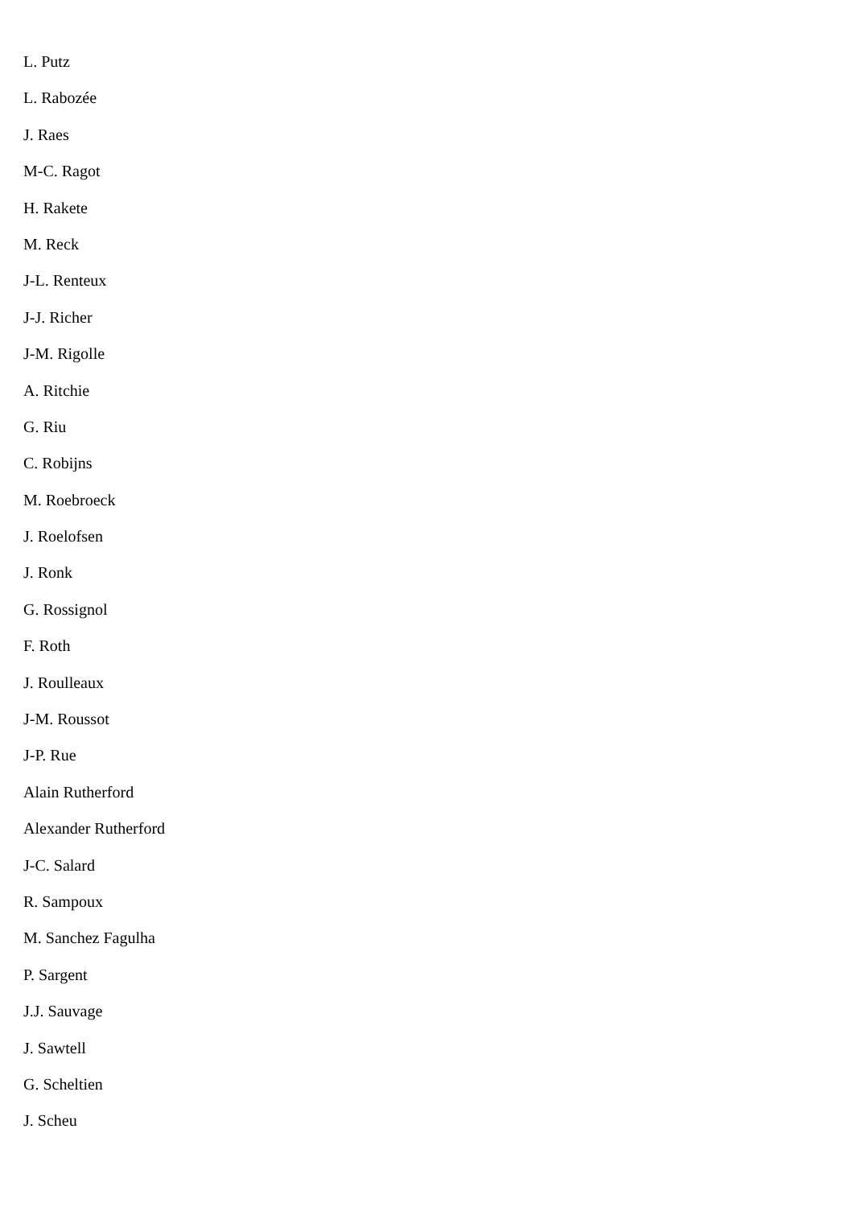L. Putz
L. Rabozée
J. Raes
M-C. Ragot
H. Rakete
M. Reck
J-L. Renteux
J-J. Richer
J-M. Rigolle
A. Ritchie
G. Riu
C. Robijns
M. Roebroeck
J. Roelofsen
J. Ronk
G. Rossignol
F. Roth
J. Roulleaux
J-M. Roussot
J-P. Rue
Alain Rutherford
Alexander Rutherford
J-C. Salard
R. Sampoux
M. Sanchez Fagulha
P. Sargent
J.J. Sauvage
J. Sawtell
G. Scheltien
J. Scheu